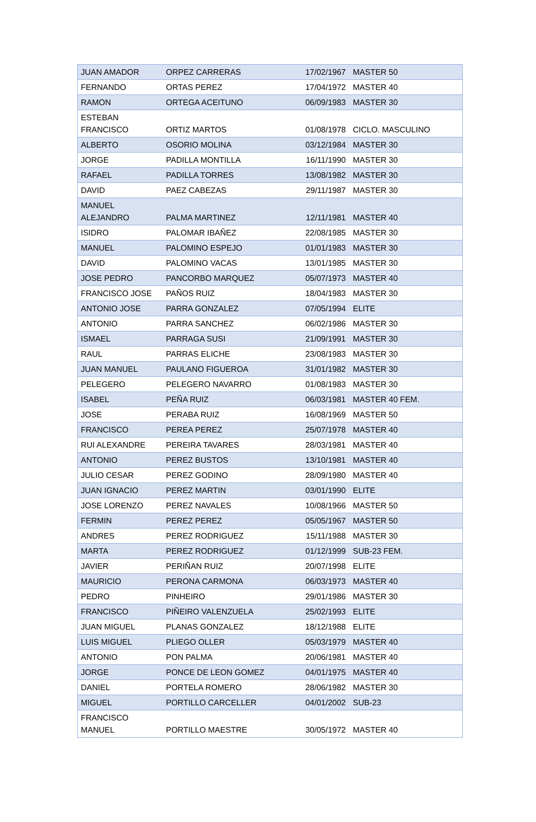| JUAN AMADOR | ORPEZ CARRERAS | 17/02/1967 | MASTER 50 |
| FERNANDO | ORTAS PEREZ | 17/04/1972 | MASTER 40 |
| RAMON | ORTEGA ACEITUNO | 06/09/1983 | MASTER 30 |
| ESTEBAN FRANCISCO | ORTIZ MARTOS | 01/08/1978 | CICLO. MASCULINO |
| ALBERTO | OSORIO MOLINA | 03/12/1984 | MASTER 30 |
| JORGE | PADILLA MONTILLA | 16/11/1990 | MASTER 30 |
| RAFAEL | PADILLA TORRES | 13/08/1982 | MASTER 30 |
| DAVID | PAEZ CABEZAS | 29/11/1987 | MASTER 30 |
| MANUEL ALEJANDRO | PALMA MARTINEZ | 12/11/1981 | MASTER 40 |
| ISIDRO | PALOMAR IBAÑEZ | 22/08/1985 | MASTER 30 |
| MANUEL | PALOMINO ESPEJO | 01/01/1983 | MASTER 30 |
| DAVID | PALOMINO VACAS | 13/01/1985 | MASTER 30 |
| JOSE PEDRO | PANCORBO MARQUEZ | 05/07/1973 | MASTER 40 |
| FRANCISCO JOSE | PAÑOS RUIZ | 18/04/1983 | MASTER 30 |
| ANTONIO JOSE | PARRA GONZALEZ | 07/05/1994 | ELITE |
| ANTONIO | PARRA SANCHEZ | 06/02/1986 | MASTER 30 |
| ISMAEL | PARRAGA SUSI | 21/09/1991 | MASTER 30 |
| RAUL | PARRAS ELICHE | 23/08/1983 | MASTER 30 |
| JUAN MANUEL | PAULANO FIGUEROA | 31/01/1982 | MASTER 30 |
| PELEGERO | PELEGERO NAVARRO | 01/08/1983 | MASTER 30 |
| ISABEL | PEÑA RUIZ | 06/03/1981 | MASTER 40 FEM. |
| JOSE | PERABA RUIZ | 16/08/1969 | MASTER 50 |
| FRANCISCO | PEREA PEREZ | 25/07/1978 | MASTER 40 |
| RUI ALEXANDRE | PEREIRA TAVARES | 28/03/1981 | MASTER 40 |
| ANTONIO | PEREZ BUSTOS | 13/10/1981 | MASTER 40 |
| JULIO CESAR | PEREZ GODINO | 28/09/1980 | MASTER 40 |
| JUAN IGNACIO | PEREZ MARTIN | 03/01/1990 | ELITE |
| JOSE LORENZO | PEREZ NAVALES | 10/08/1966 | MASTER 50 |
| FERMIN | PEREZ PEREZ | 05/05/1967 | MASTER 50 |
| ANDRES | PEREZ RODRIGUEZ | 15/11/1988 | MASTER 30 |
| MARTA | PEREZ RODRIGUEZ | 01/12/1999 | SUB-23 FEM. |
| JAVIER | PERIÑAN RUIZ | 20/07/1998 | ELITE |
| MAURICIO | PERONA CARMONA | 06/03/1973 | MASTER 40 |
| PEDRO | PINHEIRO | 29/01/1986 | MASTER 30 |
| FRANCISCO | PIÑEIRO VALENZUELA | 25/02/1993 | ELITE |
| JUAN MIGUEL | PLANAS GONZALEZ | 18/12/1988 | ELITE |
| LUIS MIGUEL | PLIEGO OLLER | 05/03/1979 | MASTER 40 |
| ANTONIO | PON PALMA | 20/06/1981 | MASTER 40 |
| JORGE | PONCE DE LEON GOMEZ | 04/01/1975 | MASTER 40 |
| DANIEL | PORTELA ROMERO | 28/06/1982 | MASTER 30 |
| MIGUEL | PORTILLO CARCELLER | 04/01/2002 | SUB-23 |
| FRANCISCO MANUEL | PORTILLO MAESTRE | 30/05/1972 | MASTER 40 |